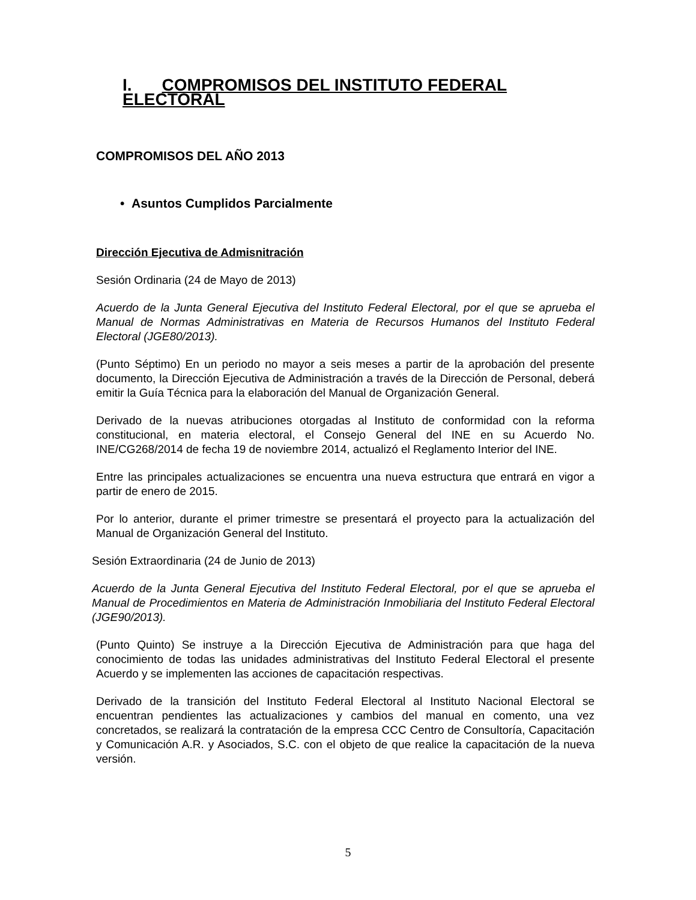I. COMPROMISOS DEL INSTITUTO FEDERAL ELECTORAL
COMPROMISOS DEL AÑO 2013
• Asuntos Cumplidos Parcialmente
Dirección Ejecutiva de Admisnitración
Sesión Ordinaria (24 de Mayo de 2013)
Acuerdo de la Junta General Ejecutiva del Instituto Federal Electoral, por el que se aprueba el Manual de Normas Administrativas en Materia de Recursos Humanos del Instituto Federal Electoral (JGE80/2013).
(Punto Séptimo) En un periodo no mayor a seis meses a partir de la aprobación del presente documento, la Dirección Ejecutiva de Administración a través de la Dirección de Personal, deberá emitir la Guía Técnica para la elaboración del Manual de Organización General.
Derivado de la nuevas atribuciones otorgadas al Instituto de conformidad con la reforma constitucional, en materia electoral, el Consejo General del INE en su Acuerdo No. INE/CG268/2014 de fecha 19 de noviembre 2014, actualizó el Reglamento Interior del INE.
Entre las principales actualizaciones se encuentra una nueva estructura que entrará en vigor a partir de enero de 2015.
Por lo anterior, durante el primer trimestre se presentará el proyecto para la actualización del Manual de Organización General del Instituto.
Sesión Extraordinaria (24 de Junio de 2013)
Acuerdo de la Junta General Ejecutiva del Instituto Federal Electoral, por el que se aprueba el Manual de Procedimientos en Materia de Administración Inmobiliaria del Instituto Federal Electoral (JGE90/2013).
(Punto Quinto) Se instruye a la Dirección Ejecutiva de Administración para que haga del conocimiento de todas las unidades administrativas del Instituto Federal Electoral el presente Acuerdo y se implementen las acciones de capacitación respectivas.
Derivado de la transición del Instituto Federal Electoral al Instituto Nacional Electoral se encuentran pendientes las actualizaciones y cambios del manual en comento, una vez concretados, se realizará la contratación de la empresa CCC Centro de Consultoría, Capacitación y Comunicación A.R. y Asociados, S.C. con el objeto de que realice la capacitación de la nueva versión.
5